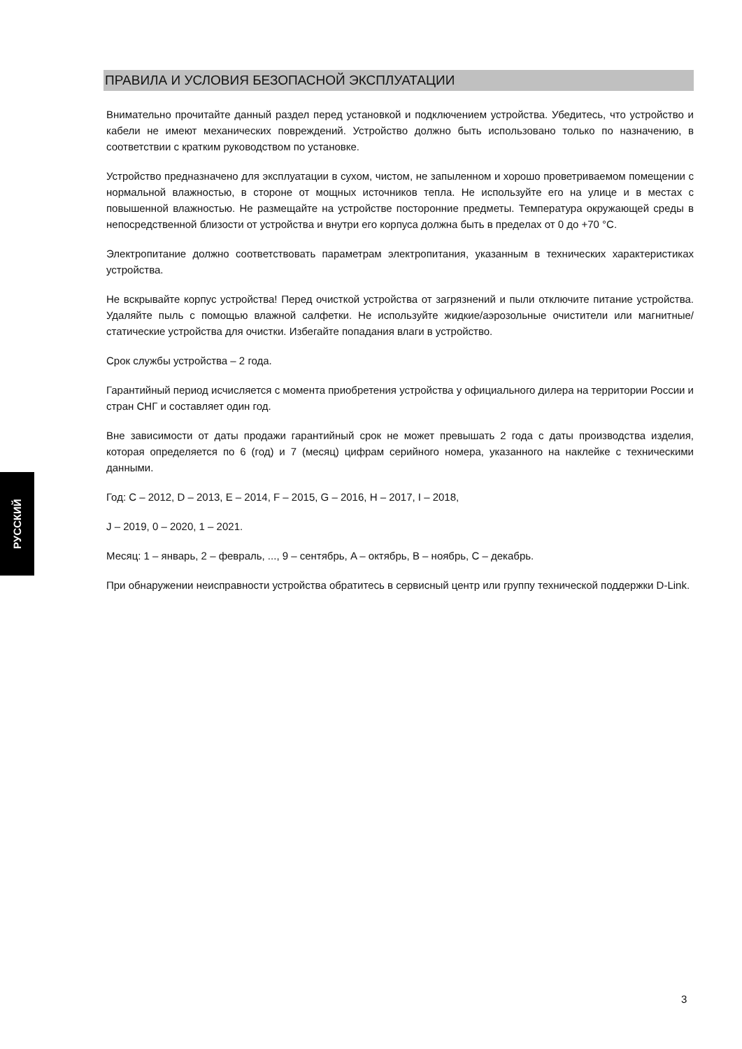ПРАВИЛА И УСЛОВИЯ БЕЗОПАСНОЙ ЭКСПЛУАТАЦИИ
Внимательно прочитайте данный раздел перед установкой и подключением устройства. Убедитесь, что устройство и кабели не имеют механических повреждений. Устройство должно быть использовано только по назначению, в соответствии с кратким руководством по установке.
Устройство предназначено для эксплуатации в сухом, чистом, не запыленном и хорошо проветриваемом помещении с нормальной влажностью, в стороне от мощных источников тепла. Не используйте его на улице и в местах с повышенной влажностью. Не размещайте на устройстве посторонние предметы. Температура окружающей среды в непосредственной близости от устройства и внутри его корпуса должна быть в пределах от 0 до +70 °C.
Электропитание должно соответствовать параметрам электропитания, указанным в технических характеристиках устройства.
Не вскрывайте корпус устройства! Перед очисткой устройства от загрязнений и пыли отключите питание устройства. Удаляйте пыль с помощью влажной салфетки. Не используйте жидкие/аэрозольные очистители или магнитные/статические устройства для очистки. Избегайте попадания влаги в устройство.
Срок службы устройства – 2 года.
Гарантийный период исчисляется с момента приобретения устройства у официального дилера на территории России и стран СНГ и составляет один год.
Вне зависимости от даты продажи гарантийный срок не может превышать 2 года с даты производства изделия, которая определяется по 6 (год) и 7 (месяц) цифрам серийного номера, указанного на наклейке с техническими данными.
Год: C – 2012, D – 2013, E – 2014, F – 2015, G – 2016, H – 2017, I – 2018,
J – 2019, 0 – 2020, 1 – 2021.
Месяц: 1 – январь, 2 – февраль, ..., 9 – сентябрь, A – октябрь, B – ноябрь, C – декабрь.
При обнаружении неисправности устройства обратитесь в сервисный центр или группу технической поддержки D-Link.
РУССКИЙ
3